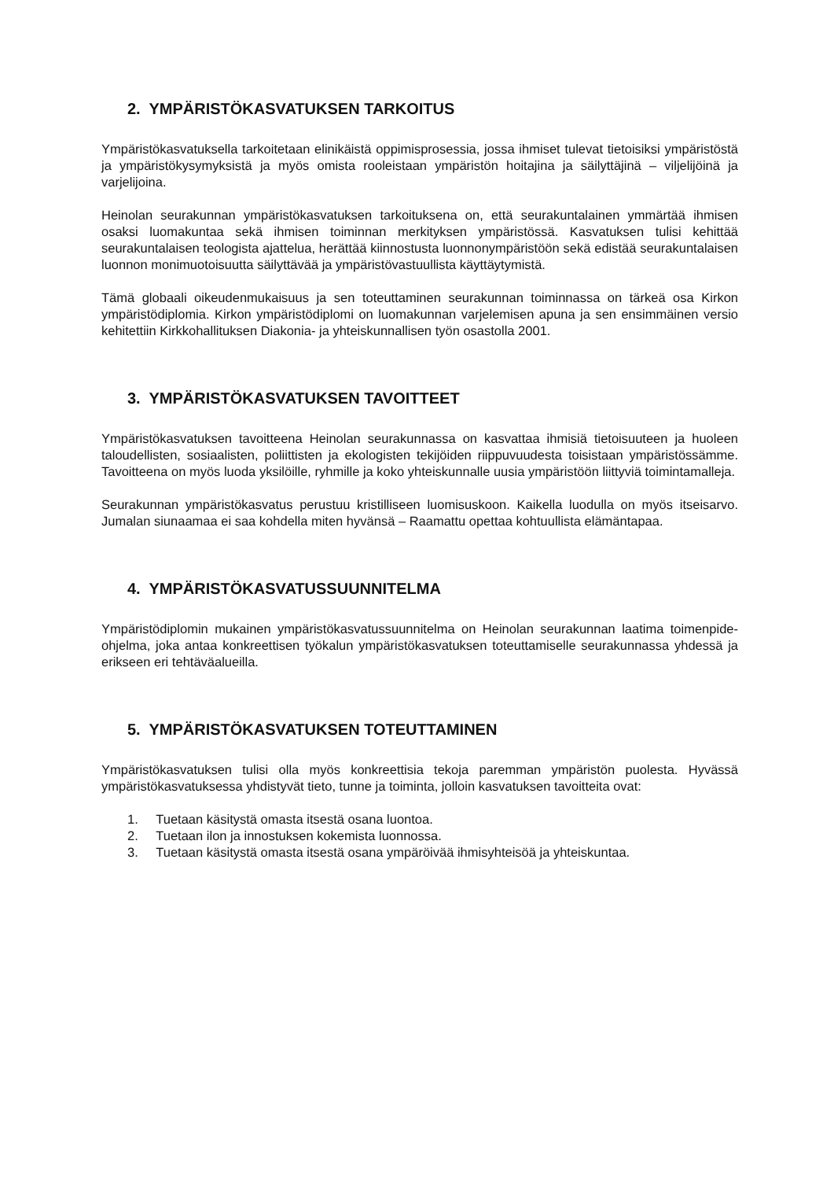2. YMPÄRISTÖKASVATUKSEN TARKOITUS
Ympäristökasvatuksella tarkoitetaan elinikäistä oppimisprosessia, jossa ihmiset tulevat tietoisiksi ympäristöstä ja ympäristökysymyksistä ja myös omista rooleistaan ympäristön hoitajina ja säilyttäjinä – viljelijöinä ja varjelijoina.
Heinolan seurakunnan ympäristökasvatuksen tarkoituksena on, että seurakuntalainen ymmärtää ihmisen osaksi luomakuntaa sekä ihmisen toiminnan merkityksen ympäristössä. Kasvatuksen tulisi kehittää seurakuntalaisen teologista ajattelua, herättää kiinnostusta luonnonympäristöön sekä edistää seurakuntalaisen luonnon monimuotoisuutta säilyttävää ja ympäristövastuullista käyttäytymistä.
Tämä globaali oikeudenmukaisuus ja sen toteuttaminen seurakunnan toiminnassa on tärkeä osa Kirkon ympäristödiplomia. Kirkon ympäristödiplomi on luomakunnan varjelemisen apuna ja sen ensimmäinen versio kehitettiin Kirkkohallituksen Diakonia- ja yhteiskunnallisen työn osastolla 2001.
3. YMPÄRISTÖKASVATUKSEN TAVOITTEET
Ympäristökasvatuksen tavoitteena Heinolan seurakunnassa on kasvattaa ihmisiä tietoisuuteen ja huoleen taloudellisten, sosiaalisten, poliittisten ja ekologisten tekijöiden riippuvuudesta toisistaan ympäristössämme. Tavoitteena on myös luoda yksilöille, ryhmille ja koko yhteiskunnalle uusia ympäristöön liittyviä toimintamalleja.
Seurakunnan ympäristökasvatus perustuu kristilliseen luomisuskoon. Kaikella luodulla on myös itseisarvo. Jumalan siunaamaa ei saa kohdella miten hyvänsä – Raamattu opettaa kohtuullista elämäntapaa.
4. YMPÄRISTÖKASVATUSSUUNNITELMA
Ympäristödiplomin mukainen ympäristökasvatussuunnitelma on Heinolan seurakunnan laatima toimenpide-ohjelma, joka antaa konkreettisen työkalun ympäristökasvatuksen toteuttamiselle seurakunnassa yhdessä ja erikseen eri tehtäväalueilla.
5. YMPÄRISTÖKASVATUKSEN TOTEUTTAMINEN
Ympäristökasvatuksen tulisi olla myös konkreettisia tekoja paremman ympäristön puolesta. Hyvässä ympäristökasvatuksessa yhdistyvät tieto, tunne ja toiminta, jolloin kasvatuksen tavoitteita ovat:
1. Tuetaan käsitystä omasta itsestä osana luontoa.
2. Tuetaan ilon ja innostuksen kokemista luonnossa.
3. Tuetaan käsitystä omasta itsestä osana ympäröivää ihmisyhteisöä ja yhteiskuntaa.